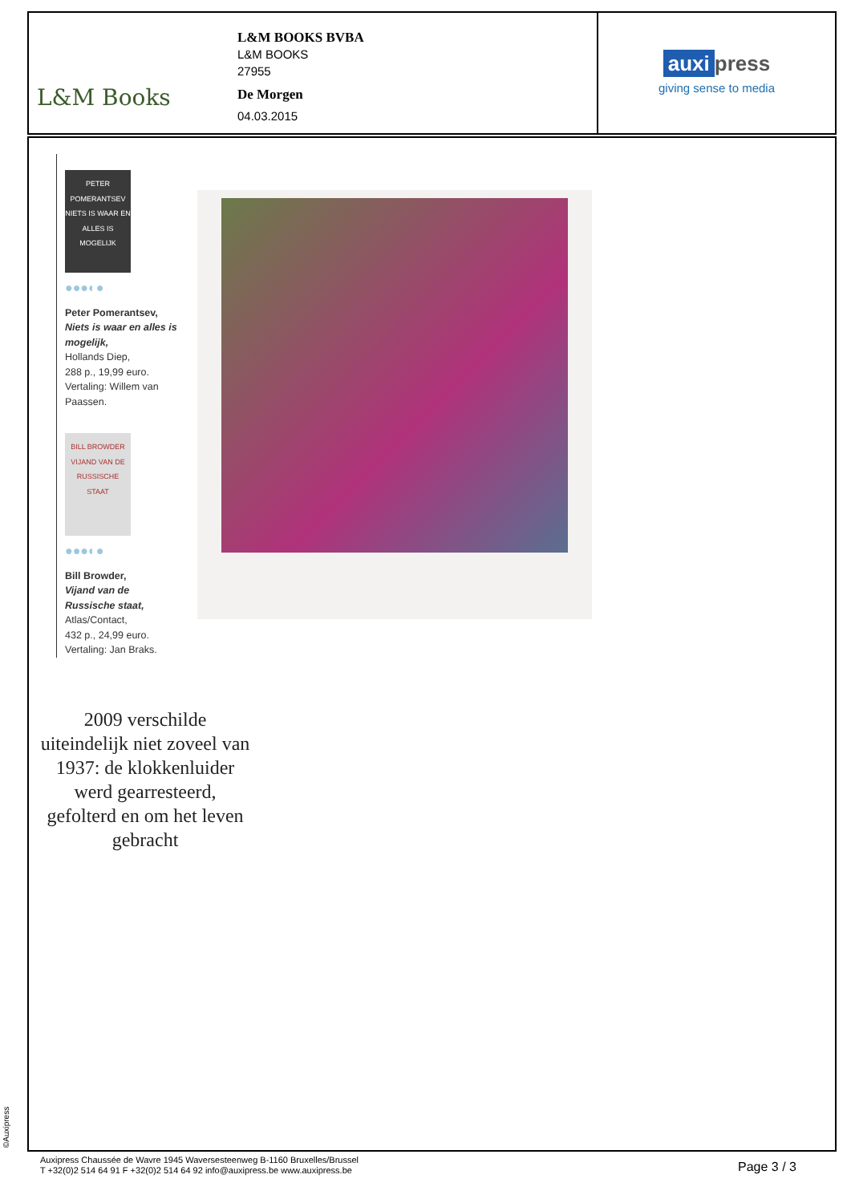L&M Books
L&M BOOKS BVBA
L&M BOOKS
27955
De Morgen
04.03.2015
auxi press
giving sense to media
PETER POMERANTSEV
NIETS IS WAAR EN ALLES IS MOGELIJK
●●●◐●
Peter Pomerantsev,
Niets is waar en alles is mogelijk,
Hollands Diep,
288 p., 19,99 euro.
Vertaling: Willem van Paassen.
BILL BROWDER
VIJAND VAN DE RUSSISCHE STAAT
●●●◐●
Bill Browder,
Vijand van de Russische staat,
Atlas/Contact,
432 p., 24,99 euro.
Vertaling: Jan Braks.
2009 verschilde uiteindelijk niet zoveel van 1937: de klokkenluider werd gearresteerd, gefolterd en om het leven gebracht
©Auxipress
Auxipress Chaussée de Wavre 1945 Waversesteenweg B-1160 Bruxelles/Brussel
T +32(0)2 514 64 91 F +32(0)2 514 64 92 info@auxipress.be www.auxipress.be
Page 3 / 3